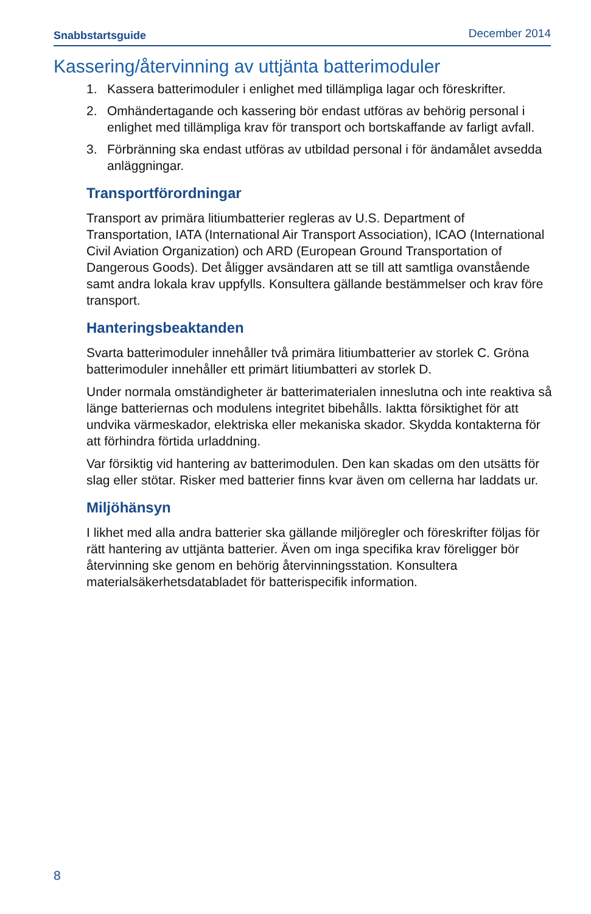Snabbstartsguide December 2014
Kassering/återvinning av uttjänta batterimoduler
1. Kassera batterimoduler i enlighet med tillämpliga lagar och föreskrifter.
2. Omhändertagande och kassering bör endast utföras av behörig personal i enlighet med tillämpliga krav för transport och bortskaffande av farligt avfall.
3. Förbränning ska endast utföras av utbildad personal i för ändamålet avsedda anläggningar.
Transportförordningar
Transport av primära litiumbatterier regleras av U.S. Department of Transportation, IATA (International Air Transport Association), ICAO (International Civil Aviation Organization) och ARD (European Ground Transportation of Dangerous Goods). Det åligger avsändaren att se till att samtliga ovanstående samt andra lokala krav uppfylls. Konsultera gällande bestämmelser och krav före transport.
Hanteringsbeaktanden
Svarta batterimoduler innehåller två primära litiumbatterier av storlek C. Gröna batterimoduler innehåller ett primärt litiumbatteri av storlek D.
Under normala omständigheter är batterimaterialen inneslutna och inte reaktiva så länge batteriernas och modulens integritet bibehålls. Iaktta försiktighet för att undvika värmeskador, elektriska eller mekaniska skador. Skydda kontakterna för att förhindra förtida urladdning.
Var försiktig vid hantering av batterimodulen. Den kan skadas om den utsätts för slag eller stötar. Risker med batterier finns kvar även om cellerna har laddats ur.
Miljöhänsyn
I likhet med alla andra batterier ska gällande miljöregler och föreskrifter följas för rätt hantering av uttjänta batterier. Även om inga specifika krav föreligger bör återvinning ske genom en behörig återvinningsstation. Konsultera materialsäkerhetsdatabladet för batterispecifik information.
8